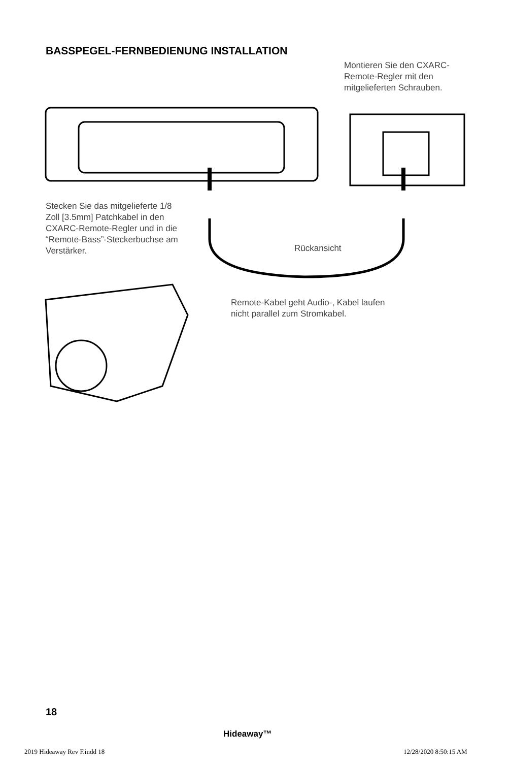BASSPEGEL-FERNBEDIENUNG INSTALLATION
Montieren Sie den CXARC-Remote-Regler mit den mitgelieferten Schrauben.
Stecken Sie das mitgelieferte 1/8 Zoll [3.5mm] Patchkabel in den CXARC-Remote-Regler und in die “Remote-Bass”-Steckerbuchse am Verstärker.
Rückansicht
Remote-Kabel geht Audio-, Kabel laufen nicht parallel zum Stromkabel.
18
Hideaway™
2019 Hideaway Rev F.indd 18 12/28/2020 8:50:15 AM